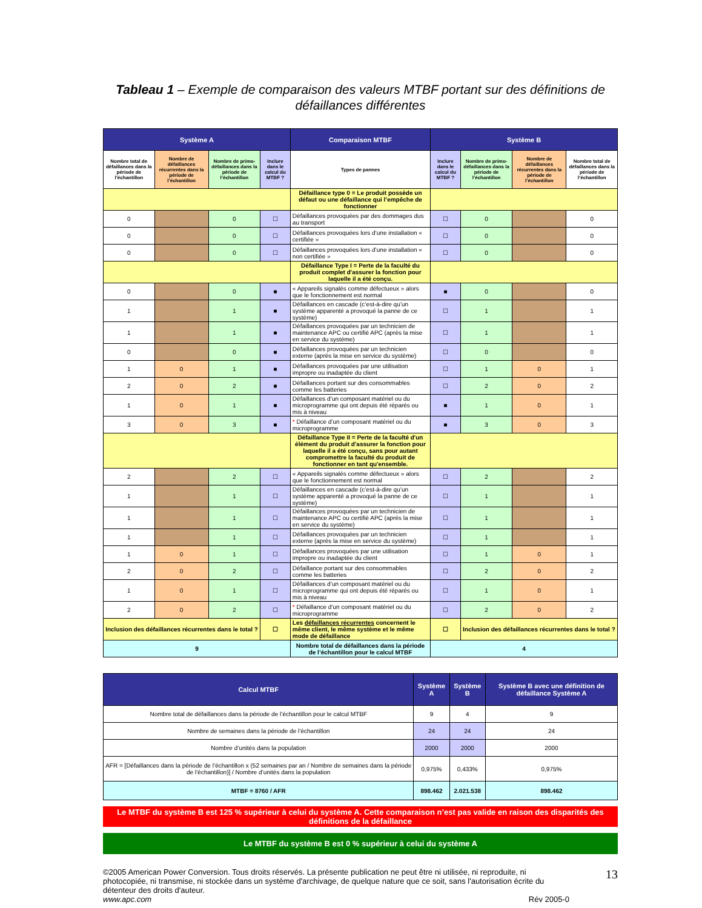Tableau 1 – Exemple de comparaison des valeurs MTBF portant sur des définitions de défaillances différentes
| Système A | | | | Comparaison MTBF | Système B | | | |
| --- | --- | --- | --- | --- | --- | --- | --- | --- |
| Nombre total de défaillances dans la période de l’échantillon | Nombre de défaillances récurrentes dans la période de l’échantillon | Nombre de primo-défaillances dans la période de l’échantillon | Inclure dans le calcul du MTBF ? | Types de pannes | Inclure dans le calcul du MTBF ? | Nombre de primo-défaillances dans la période de l’échantillon | Nombre de défaillances récurrentes dans la période de l’échantillon | Nombre total de défaillances dans la période de l’échantillon |
| | | | | Défaillance type 0 = Le produit possède un défaut ou une défaillance qui l’empêche de fonctionner | | | | |
| 0 | | 0 | ☐ | Défaillances provoquées par des dommages dus au transport | ☐ | 0 | | 0 |
| 0 | | 0 | ☐ | Défaillances provoquées lors d’une installation « certifiée » | ☐ | 0 | | 0 |
| 0 | | 0 | ☐ | Défaillances provoquées lors d’une installation « non certifiée » | ☐ | 0 | | 0 |
| | | | | Défaillance Type I = Perte de la faculté du produit complet d'assurer la fonction pour laquelle il a été conçu. | | | | |
| 0 | | 0 | ■ | « Appareils signalés comme défectueux » alors que le fonctionnement est normal | ■ | 0 | | 0 |
| 1 | | 1 | ■ | Défaillances en cascade (c’est-à-dire qu’un système apparenté a provoqué la panne de ce système) | ☐ | 1 | | 1 |
| 1 | | 1 | ■ | Défaillances provoquées par un technicien de maintenance APC ou certifié APC (après la mise en service du système) | ☐ | 1 | | 1 |
| 0 | | 0 | ■ | Défaillances provoquées par un technicien externe (après la mise en service du système) | ☐ | 0 | | 0 |
| 1 | 0 | 1 | ■ | Défaillances provoquées par une utilisation impropre ou inadaptée du client | ☐ | 1 | 0 | 1 |
| 2 | 0 | 2 | ■ | Défaillances portant sur des consommables comme les batteries | ☐ | 2 | 0 | 2 |
| 1 | 0 | 1 | ■ | Défaillances d’un composant matériel ou du microprogramme qui ont depuis été réparés ou mis à niveau | ■ | 1 | 0 | 1 |
| 3 | 0 | 3 | ■ | * Défaillance d’un composant matériel ou du microprogramme | ■ | 3 | 0 | 3 |
| | | | | Défaillance Type II = Perte de la faculté d'un élément du produit d'assurer la fonction pour laquelle il a été conçu, sans pour autant compromettre la faculté du produit de fonctionner en tant qu'ensemble. | | | | |
| 2 | | 2 | ☐ | « Appareils signalés comme défectueux » alors que le fonctionnement est normal | ☐ | 2 | | 2 |
| 1 | | 1 | ☐ | Défaillances en cascade (c’est-à-dire qu’un système apparenté a provoqué la panne de ce système) | ☐ | 1 | | 1 |
| 1 | | 1 | ☐ | Défaillances provoquées par un technicien de maintenance APC ou certifié APC (après la mise en service du système) | ☐ | 1 | | 1 |
| 1 | | 1 | ☐ | Défaillances provoquées par un technicien externe (après la mise en service du système) | ☐ | 1 | | 1 |
| 1 | 0 | 1 | ☐ | Défaillances provoquées par une utilisation impropre ou inadaptée du client | ☐ | 1 | 0 | 1 |
| 2 | 0 | 2 | ☐ | Défaillance portant sur des consommables comme les batteries | ☐ | 2 | 0 | 2 |
| 1 | 0 | 1 | ☐ | Défaillances d’un composant matériel ou du microprogramme qui ont depuis été réparés ou mis à niveau | ☐ | 1 | 0 | 1 |
| 2 | 0 | 2 | ☐ | * Défaillance d’un composant matériel ou du microprogramme | ☐ | 2 | 0 | 2 |
| Inclusion des défaillances récurrentes dans le total ? | | | ☐ | Les défaillances récurrentes concernent le même client, le même système et le même mode de défaillance | ☐ | Inclusion des défaillances récurrentes dans le total ? | | |
| 9 | | | | Nombre total de défaillances dans la période de l’échantillon pour le calcul MTBF | 4 | | | |
| Calcul MTBF | Système A | Système B | Système B avec une définition de défaillance Système A |
| --- | --- | --- | --- |
| Nombre total de défaillances dans la période de l’échantillon pour le calcul MTBF | 9 | 4 | 9 |
| Nombre de semaines dans la période de l’échantillon | 24 | 24 | 24 |
| Nombre d’unités dans la population | 2000 | 2000 | 2000 |
| AFR = [Défaillances dans la période de l’échantillon x (52 semaines par an / Nombre de semaines dans la période de l’échantillon)] / Nombre d’unités dans la population | 0,975% | 0,433% | 0,975% |
| MTBF = 8760 / AFR | 898.462 | 2.021.538 | 898.462 |
Le MTBF du système B est 125 % supérieur à celui du système A. Cette comparaison n’est pas valide en raison des disparités des définitions de la défaillance
Le MTBF du système B est 0 % supérieur à celui du système A
©2005 American Power Conversion. Tous droits réservés. La présente publication ne peut être ni utilisée, ni reproduite, ni photocopiée, ni transmise, ni stockée dans un système d'archivage, de quelque nature que ce soit, sans l'autorisation écrite du détenteur des droits d'auteur. 13
www.apc.com Rév 2005-0